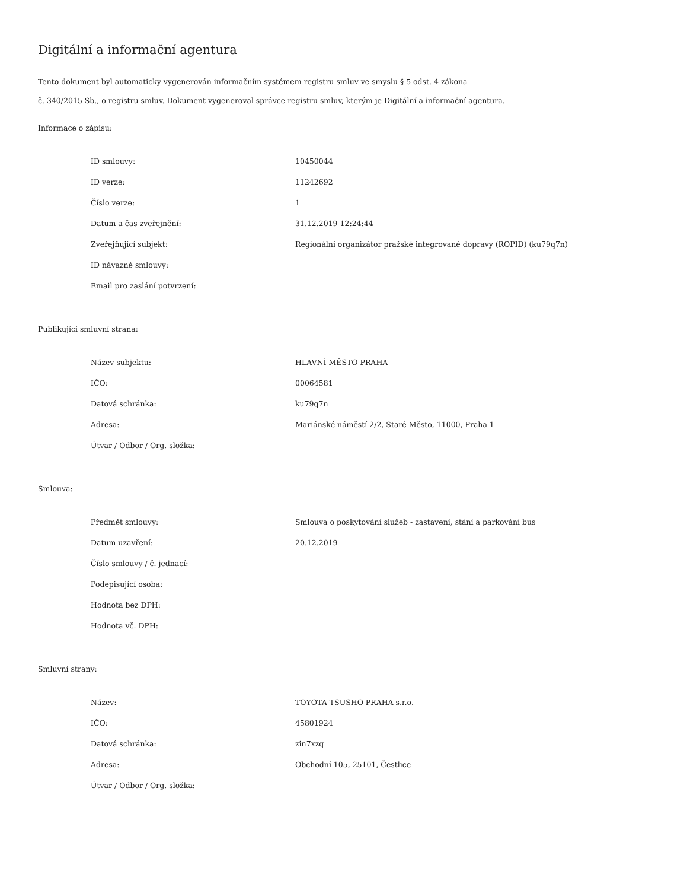Digitální a informační agentura
Tento dokument byl automaticky vygenerován informačním systémem registru smluv ve smyslu § 5 odst. 4 zákona
č. 340/2015 Sb., o registru smluv. Dokument vygeneroval správce registru smluv, kterým je Digitální a informační agentura.
Informace o zápisu:
| ID smlouvy: | 10450044 |
| ID verze: | 11242692 |
| Číslo verze: | 1 |
| Datum a čas zveřejnění: | 31.12.2019 12:24:44 |
| Zveřejňující subjekt: | Regionální organizátor pražské integrované dopravy (ROPID) (ku79q7n) |
| ID návazné smlouvy: | |
| Email pro zaslání potvrzení: | |
Publikující smluvní strana:
| Název subjektu: | HLAVNÍ MĚSTO PRAHA |
| IČO: | 00064581 |
| Datová schránka: | ku79q7n |
| Adresa: | Mariánské náměstí 2/2, Staré Město, 11000, Praha 1 |
| Útvar / Odbor / Org. složka: | |
Smlouva:
| Předmět smlouvy: | Smlouva o poskytování služeb - zastavení, stání a parkování bus |
| Datum uzavření: | 20.12.2019 |
| Číslo smlouvy / č. jednací: | |
| Podepisující osoba: | |
| Hodnota bez DPH: | |
| Hodnota vč. DPH: | |
Smluvní strany:
| Název: | TOYOTA TSUSHO PRAHA s.r.o. |
| IČO: | 45801924 |
| Datová schránka: | zin7xzq |
| Adresa: | Obchodní 105, 25101, Čestlice |
| Útvar / Odbor / Org. složka: | |